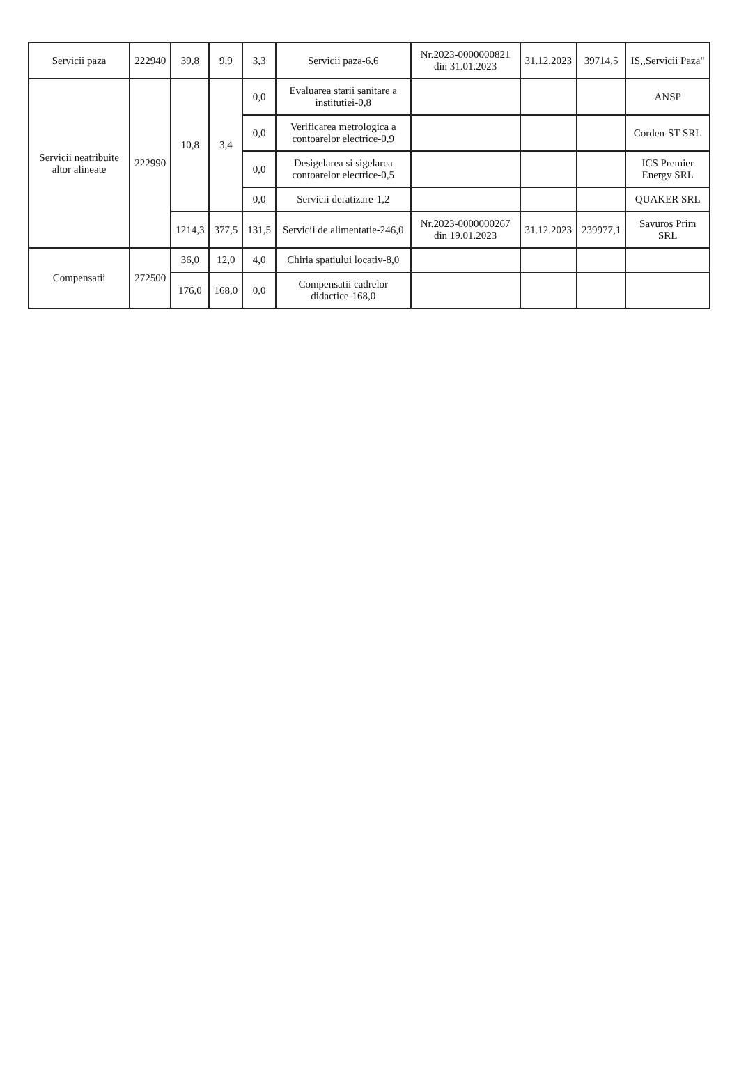| Servicii paza | 222940 | 39,8 | 9,9 | 3,3 | Servicii paza-6,6 | Nr.2023-0000000821 din 31.01.2023 | 31.12.2023 | 39714,5 | IS,,Servicii Paza" |
| Servicii neatribuite altor alineate | 222990 | 10,8 | 3,4 | 0,0 | Evaluarea starii sanitare a institutiei-0,8 | | | | ANSP |
| | | | | 0,0 | Verificarea metrologica a contoarelor electrice-0,9 | | | | Corden-ST SRL |
| | | | | 0,0 | Desigelarea si sigelarea contoarelor electrice-0,5 | | | | ICS Premier Energy SRL |
| | | | | 0,0 | Servicii deratizare-1,2 | | | | QUAKER SRL |
| | | 1214,3 | 377,5 | 131,5 | Servicii de alimentatie-246,0 | Nr.2023-0000000267 din 19.01.2023 | 31.12.2023 | 239977,1 | Savuros Prim SRL |
| Compensatii | 272500 | 36,0 | 12,0 | 4,0 | Chiria spatiului locativ-8,0 | | | | |
| | | 176,0 | 168,0 | 0,0 | Compensatii cadrelor didactice-168,0 | | | | |